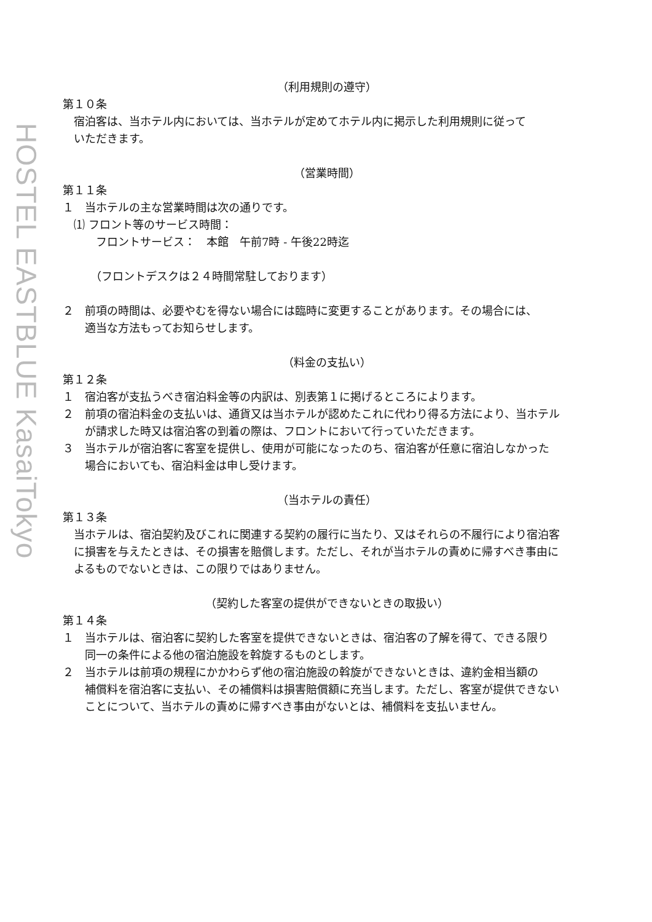HOSTEL EASTBLUE KasaiTokyo
（利用規則の遵守）
第１０条
　宿泊客は、当ホテル内においては、当ホテルが定めてホテル内に掲示した利用規則に従って
　いただきます。
（営業時間）
第１１条
１　当ホテルの主な営業時間は次の通りです。
　⑴ フロント等のサービス時間：
　　　フロントサービス：　本館　午前7時 - 午後22時迄
　　　（フロントデスクは２４時間常駐しております）
２　前項の時間は、必要やむを得ない場合には臨時に変更することがあります。その場合には、
　　適当な方法もってお知らせします。
（料金の支払い）
第１２条
１　宿泊客が支払うべき宿泊料金等の内訳は、別表第１に掲げるところによります。
２　前項の宿泊料金の支払いは、通貨又は当ホテルが認めたこれに代わり得る方法により、当ホテル
　　が請求した時又は宿泊客の到着の際は、フロントにおいて行っていただきます。
３　当ホテルが宿泊客に客室を提供し、使用が可能になったのち、宿泊客が任意に宿泊しなかった
　　場合においても、宿泊料金は申し受けます。
（当ホテルの責任）
第１３条
　当ホテルは、宿泊契約及びこれに関連する契約の履行に当たり、又はそれらの不履行により宿泊客
　に損害を与えたときは、その損害を賠償します。ただし、それが当ホテルの責めに帰すべき事由に
　よるものでないときは、この限りではありません。
（契約した客室の提供ができないときの取扱い）
第１４条
１　当ホテルは、宿泊客に契約した客室を提供できないときは、宿泊客の了解を得て、できる限り
　　同一の条件による他の宿泊施設を斡旋するものとします。
２　当ホテルは前項の規程にかかわらず他の宿泊施設の斡旋ができないときは、違約金相当額の
　　補償料を宿泊客に支払い、その補償料は損害賠償額に充当します。ただし、客室が提供できない
　　ことについて、当ホテルの責めに帰すべき事由がないとは、補償料を支払いません。